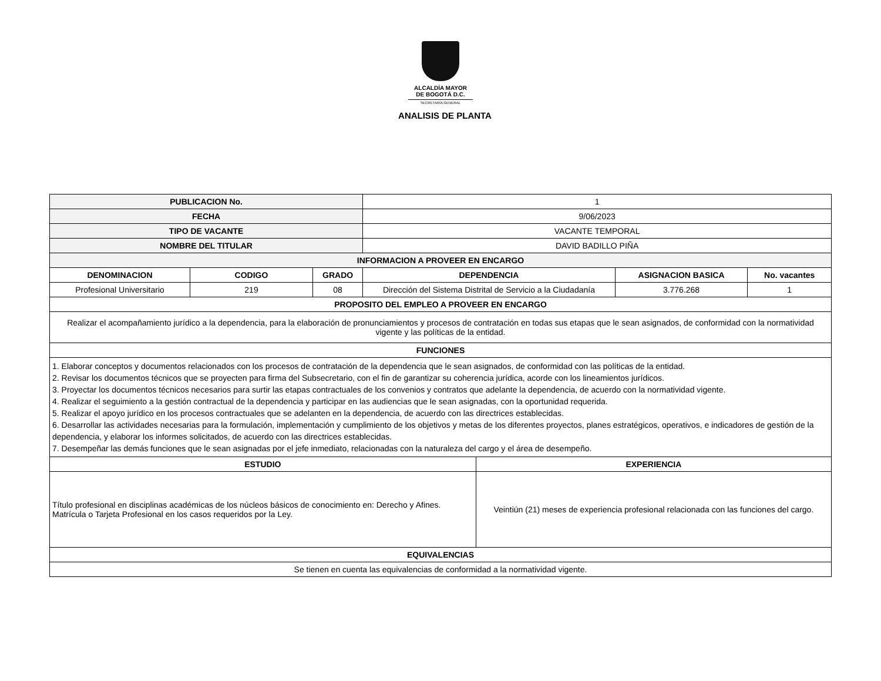ALCALDÍA MAYOR
DE BOGOTÁ D.C.
SECRETARÍA GENERAL
ANALISIS DE PLANTA
| PUBLICACION No. | | | 1 | | | |
| FECHA | | | 9/06/2023 | | | |
| TIPO DE VACANTE | | | VACANTE TEMPORAL | | | |
| NOMBRE DEL TITULAR | | | DAVID BADILLO PIÑA | | | |
| INFORMACION A PROVEER EN ENCARGO | | | | | | |
| DENOMINACION | CODIGO | GRADO | DEPENDENCIA | | ASIGNACION BASICA | No. vacantes |
| Profesional Universitario | 219 | 08 | Dirección del Sistema Distrital de Servicio a la Ciudadanía | | 3.776.268 | 1 |
| PROPOSITO DEL EMPLEO A PROVEER EN ENCARGO | | | | | | |
| Realizar el acompañamiento jurídico a la dependencia, para la elaboración de pronunciamientos y procesos de contratación en todas sus etapas que le sean asignados, de conformidad con la normatividad vigente y las políticas de la entidad. | | | | | | |
| FUNCIONES | | | | | | |
| 1. Elaborar conceptos y documentos relacionados con los procesos de contratación de la dependencia que le sean asignados, de conformidad con las políticas de la entidad. 2. Revisar los documentos técnicos que se proyecten para firma del Subsecretario, con el fin de garantizar su coherencia jurídica, acorde con los lineamientos jurídicos. 3. Proyectar los documentos técnicos necesarios para surtir las etapas contractuales de los convenios y contratos que adelante la dependencia, de acuerdo con la normatividad vigente. 4. Realizar el seguimiento a la gestión contractual de la dependencia y participar en las audiencias que le sean asignadas, con la oportunidad requerida. 5. Realizar el apoyo jurídico en los procesos contractuales que se adelanten en la dependencia, de acuerdo con las directrices establecidas. 6. Desarrollar las actividades necesarias para la formulación, implementación y cumplimiento de los objetivos y metas de los diferentes proyectos, planes estratégicos, operativos, e indicadores de gestión de la dependencia, y elaborar los informes solicitados, de acuerdo con las directrices establecidas. 7. Desempeñar las demás funciones que le sean asignadas por el jefe inmediato, relacionadas con la naturaleza del cargo y el área de desempeño. | | | | | | |
| ESTUDIO | | | | EXPERIENCIA | | |
| Título profesional en disciplinas académicas de los núcleos básicos de conocimiento en: Derecho y Afines. Matrícula o Tarjeta Profesional en los casos requeridos por la Ley. | | | | Veintiún (21) meses de experiencia profesional relacionada con las funciones del cargo. | | |
| EQUIVALENCIAS | | | | | | |
| Se tienen en cuenta las equivalencias de conformidad a la normatividad vigente. | | | | | | |